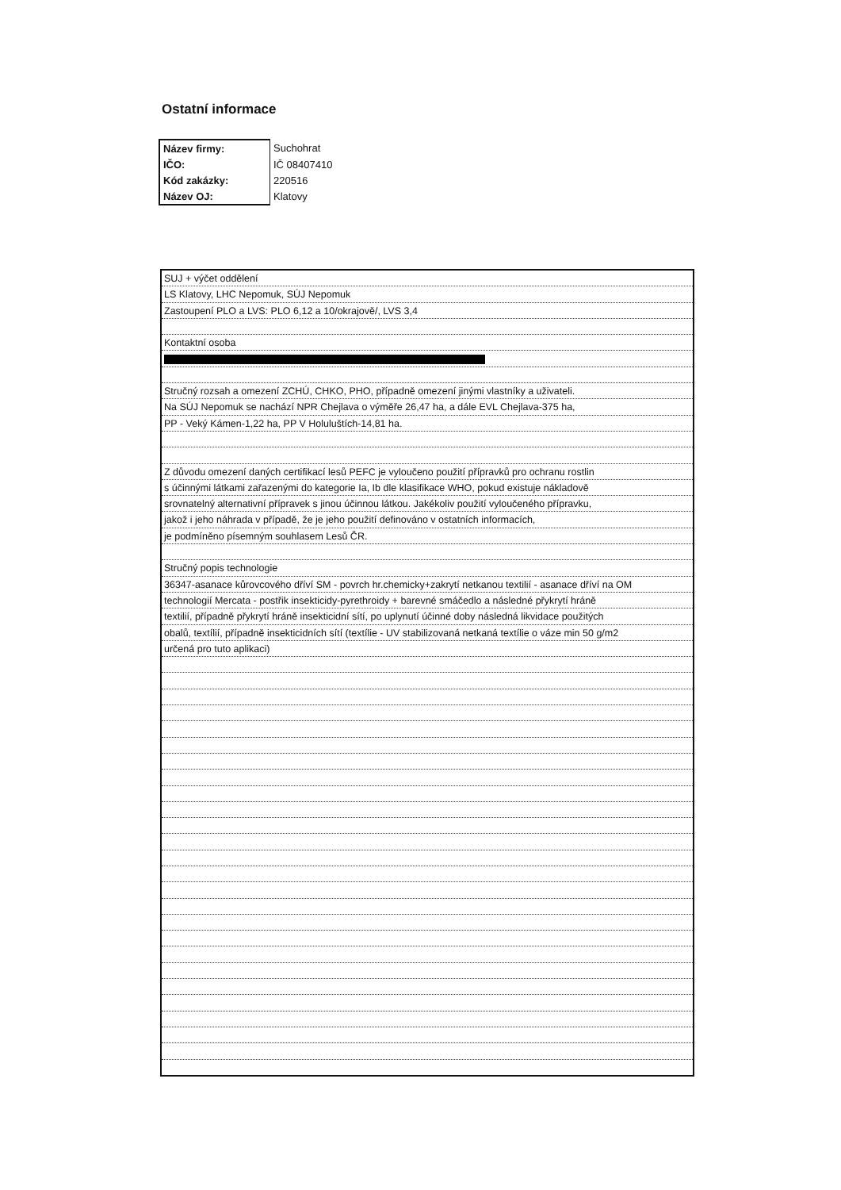Ostatní informace
| Název firmy: | Suchohrat |
| IČO: | IČ 08407410 |
| Kód zakázky: | 220516 |
| Název OJ: | Klatovy |
SUJ + výčet oddělení
LS Klatovy, LHC Nepomuk, SÚJ Nepomuk
Zastoupení PLO a LVS: PLO 6,12 a 10/okrajově/, LVS 3,4
Kontaktní osoba
Stručný rozsah a omezení ZCHÚ, CHKO, PHO, případně omezení jinými vlastníky a uživateli.
Na SÚJ Nepomuk se nachází NPR Chejlava o výměře 26,47 ha, a dále EVL Chejlava-375 ha,
PP - Veký Kámen-1,22 ha, PP V Holuluštích-14,81 ha.
Z důvodu omezení daných certifikací lesů PEFC je vyloučeno použití přípravků pro ochranu rostlin
s účinnými látkami zařazenými do kategorie Ia, Ib dle klasifikace WHO, pokud existuje nákladově
srovnatelný alternativní přípravek s jinou účinnou látkou. Jakékoliv použití vyloučeného přípravku,
jakož i jeho náhrada v případě, že je jeho použití definováno v ostatních informacích,
je podmíněno písemným souhlasem Lesů ČR.
Stručný popis technologie
36347-asanace kůrovcového dříví SM - povrch hr.chemicky+zakrytí netkanou textilií - asanace dříví na OM
technologií Mercata - postřik insekticidy-pyrethroidy + barevné smáčedlo a následné přykrytí hráně
textilií, případně přykrytí hráně insekticidní sítí, po uplynutí účinné doby následná likvidace použitých
obalů, textílií, případně insekticidních sítí (textílie - UV stabilizovaná netkaná textílie o váze min 50 g/m2
určená pro tuto aplikaci)